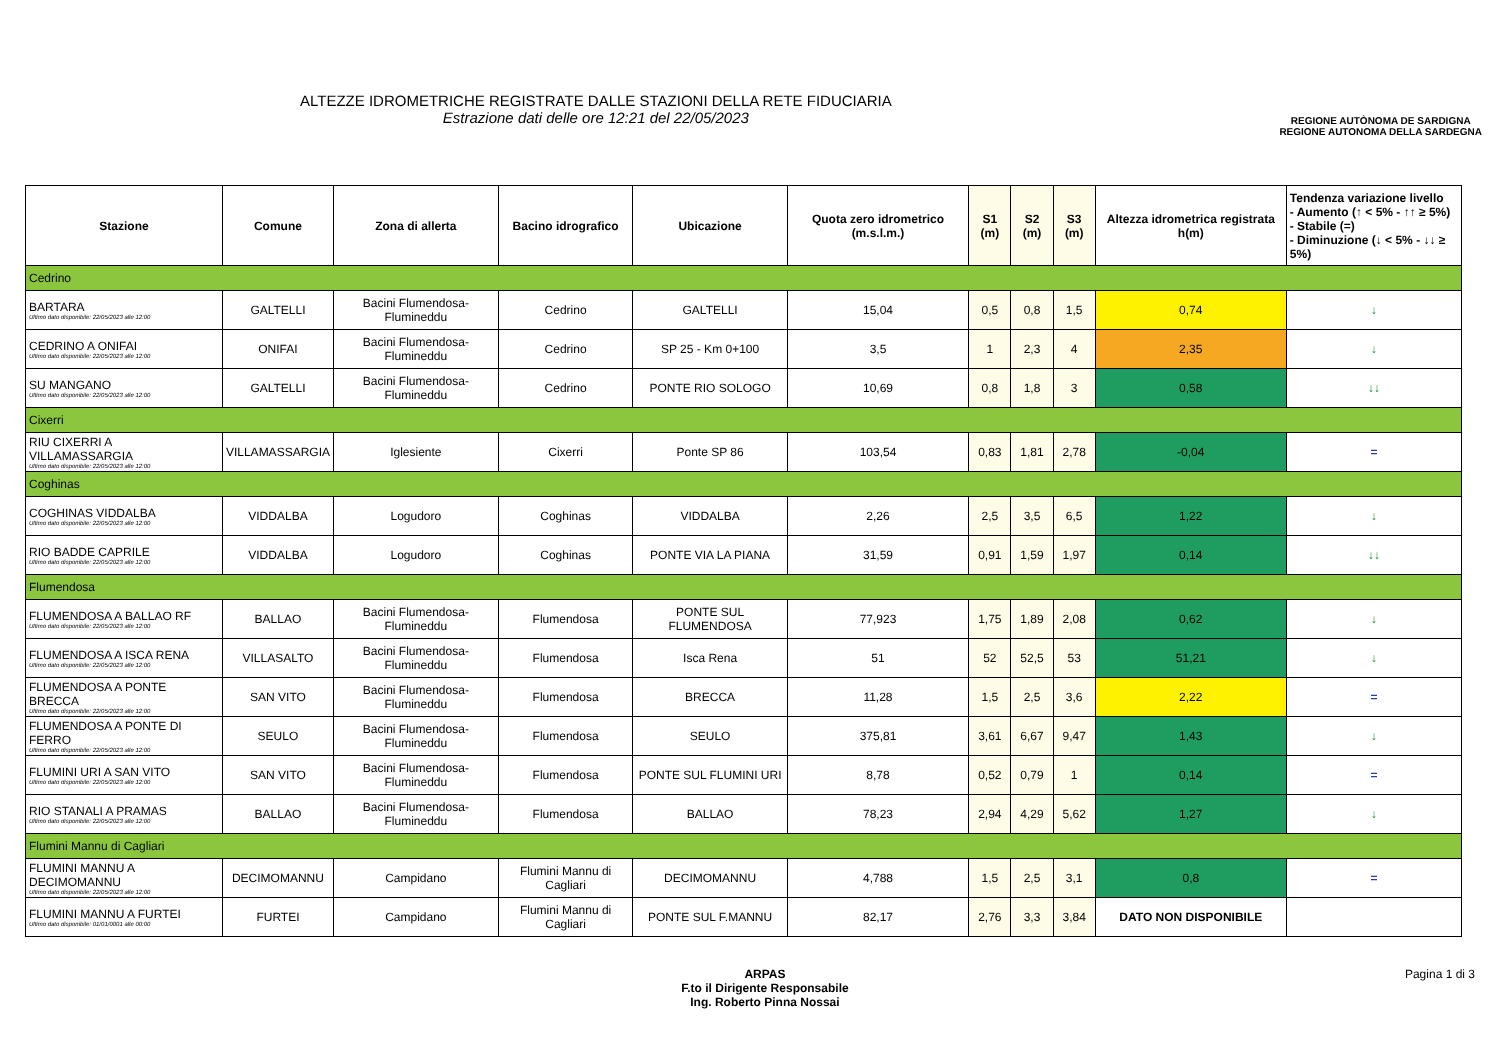ALTEZZE IDROMETRICHE REGISTRATE DALLE STAZIONI DELLA RETE FIDUCIARIA
Estrazione dati delle ore 12:21 del 22/05/2023
REGIONE AUTÒNOMA DE SARDIGNA
REGIONE AUTONOMA DELLA SARDEGNA
| Stazione | Comune | Zona di allerta | Bacino idrografico | Ubicazione | Quota zero idrometrico (m.s.l.m.) | S1 (m) | S2 (m) | S3 (m) | Altezza idrometrica registrata h(m) | Tendenza variazione livello - Aumento (↑ < 5% - ↑↑ ≥ 5%) - Stabile (=) - Diminuzione (↓ < 5% - ↓↓ ≥ 5%) |
| --- | --- | --- | --- | --- | --- | --- | --- | --- | --- | --- |
| Cedrino | | | | | | | | | | |
| BARTARA Ultimo dato disponibile: 22/05/2023 alle 12:00 | GALTELLI | Bacini Flumendosa-Flumineddu | Cedrino | GALTELLI | 15,04 | 0,5 | 0,8 | 1,5 | 0,74 | ↓ |
| CEDRINO A ONIFAI Ultimo dato disponibile: 22/05/2023 alle 12:00 | ONIFAI | Bacini Flumendosa-Flumineddu | Cedrino | SP 25 - Km 0+100 | 3,5 | 1 | 2,3 | 4 | 2,35 | ↓ |
| SU MANGANO Ultimo dato disponibile: 22/05/2023 alle 12:00 | GALTELLI | Bacini Flumendosa-Flumineddu | Cedrino | PONTE RIO SOLOGO | 10,69 | 0,8 | 1,8 | 3 | 0,58 | ↓↓ |
| Cixerri | | | | | | | | | | |
| RIU CIXERRI A VILLAMASSARGIA Ultimo dato disponibile: 22/05/2023 alle 12:00 | VILLAMASSARGIA | Iglesiente | Cixerri | Ponte SP 86 | 103,54 | 0,83 | 1,81 | 2,78 | -0,04 | = |
| Coghinas | | | | | | | | | | |
| COGHINAS VIDDALBA Ultimo dato disponibile: 22/05/2023 alle 12:00 | VIDDALBA | Logudoro | Coghinas | VIDDALBA | 2,26 | 2,5 | 3,5 | 6,5 | 1,22 | ↓ |
| RIO BADDE CAPRILE Ultimo dato disponibile: 22/05/2023 alle 12:00 | VIDDALBA | Logudoro | Coghinas | PONTE VIA LA PIANA | 31,59 | 0,91 | 1,59 | 1,97 | 0,14 | ↓↓ |
| Flumendosa | | | | | | | | | | |
| FLUMENDOSA A BALLAO RF Ultimo dato disponibile: 22/05/2023 alle 12:00 | BALLAO | Bacini Flumendosa-Flumineddu | Flumendosa | PONTE SUL FLUMENDOSA | 77,923 | 1,75 | 1,89 | 2,08 | 0,62 | ↓ |
| FLUMENDOSA A ISCA RENA Ultimo dato disponibile: 22/05/2023 alle 12:00 | VILLASALTO | Bacini Flumendosa-Flumineddu | Flumendosa | Isca Rena | 51 | 52 | 52,5 | 53 | 51,21 | ↓ |
| FLUMENDOSA A PONTE BRECCA Ultimo dato disponibile: 22/05/2023 alle 12:00 | SAN VITO | Bacini Flumendosa-Flumineddu | Flumendosa | BRECCA | 11,28 | 1,5 | 2,5 | 3,6 | 2,22 | = |
| FLUMENDOSA A PONTE DI FERRO Ultimo dato disponibile: 22/05/2023 alle 12:00 | SEULO | Bacini Flumendosa-Flumineddu | Flumendosa | SEULO | 375,81 | 3,61 | 6,67 | 9,47 | 1,43 | ↓ |
| FLUMINI URI A SAN VITO Ultimo dato disponibile: 22/05/2023 alle 12:00 | SAN VITO | Bacini Flumendosa-Flumineddu | Flumendosa | PONTE SUL FLUMINI URI | 8,78 | 0,52 | 0,79 | 1 | 0,14 | = |
| RIO STANALI A PRAMAS Ultimo dato disponibile: 22/05/2023 alle 12:00 | BALLAO | Bacini Flumendosa-Flumineddu | Flumendosa | BALLAO | 78,23 | 2,94 | 4,29 | 5,62 | 1,27 | ↓ |
| Flumini Mannu di Cagliari | | | | | | | | | | |
| FLUMINI MANNU A DECIMOMANNU Ultimo dato disponibile: 22/05/2023 alle 12:00 | DECIMOMANNU | Campidano | Flumini Mannu di Cagliari | DECIMOMANNU | 4,788 | 1,5 | 2,5 | 3,1 | 0,8 | = |
| FLUMINI MANNU A FURTEI Ultimo dato disponibile: 01/01/0001 alle 00:00 | FURTEI | Campidano | Flumini Mannu di Cagliari | PONTE SUL F.MANNU | 82,17 | 2,76 | 3,3 | 3,84 | DATO NON DISPONIBILE | |
ARPAS
F.to il Dirigente Responsabile
Ing. Roberto Pinna Nossai
Pagina 1 di 3